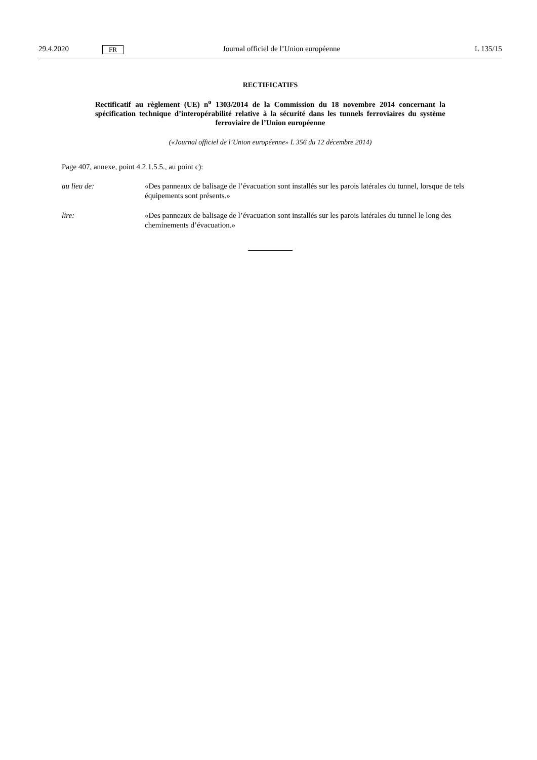29.4.2020 FR Journal officiel de l’Union européenne L 135/15
RECTIFICATIFS
Rectificatif au règlement (UE) n<sup>o</sup> 1303/2014 de la Commission du 18 novembre 2014 concernant la spécification technique d’interopérabilité relative à la sécurité dans les tunnels ferroviaires du système ferroviaire de l’Union européenne
(«Journal officiel de l’Union européenne» L 356 du 12 décembre 2014)
Page 407, annexe, point 4.2.1.5.5., au point c):
au lieu de: «Des panneaux de balisage de l’évacuation sont installés sur les parois latérales du tunnel, lorsque de tels équipements sont présents.»
lire: «Des panneaux de balisage de l’évacuation sont installés sur les parois latérales du tunnel le long des cheminements d’évacuation.»